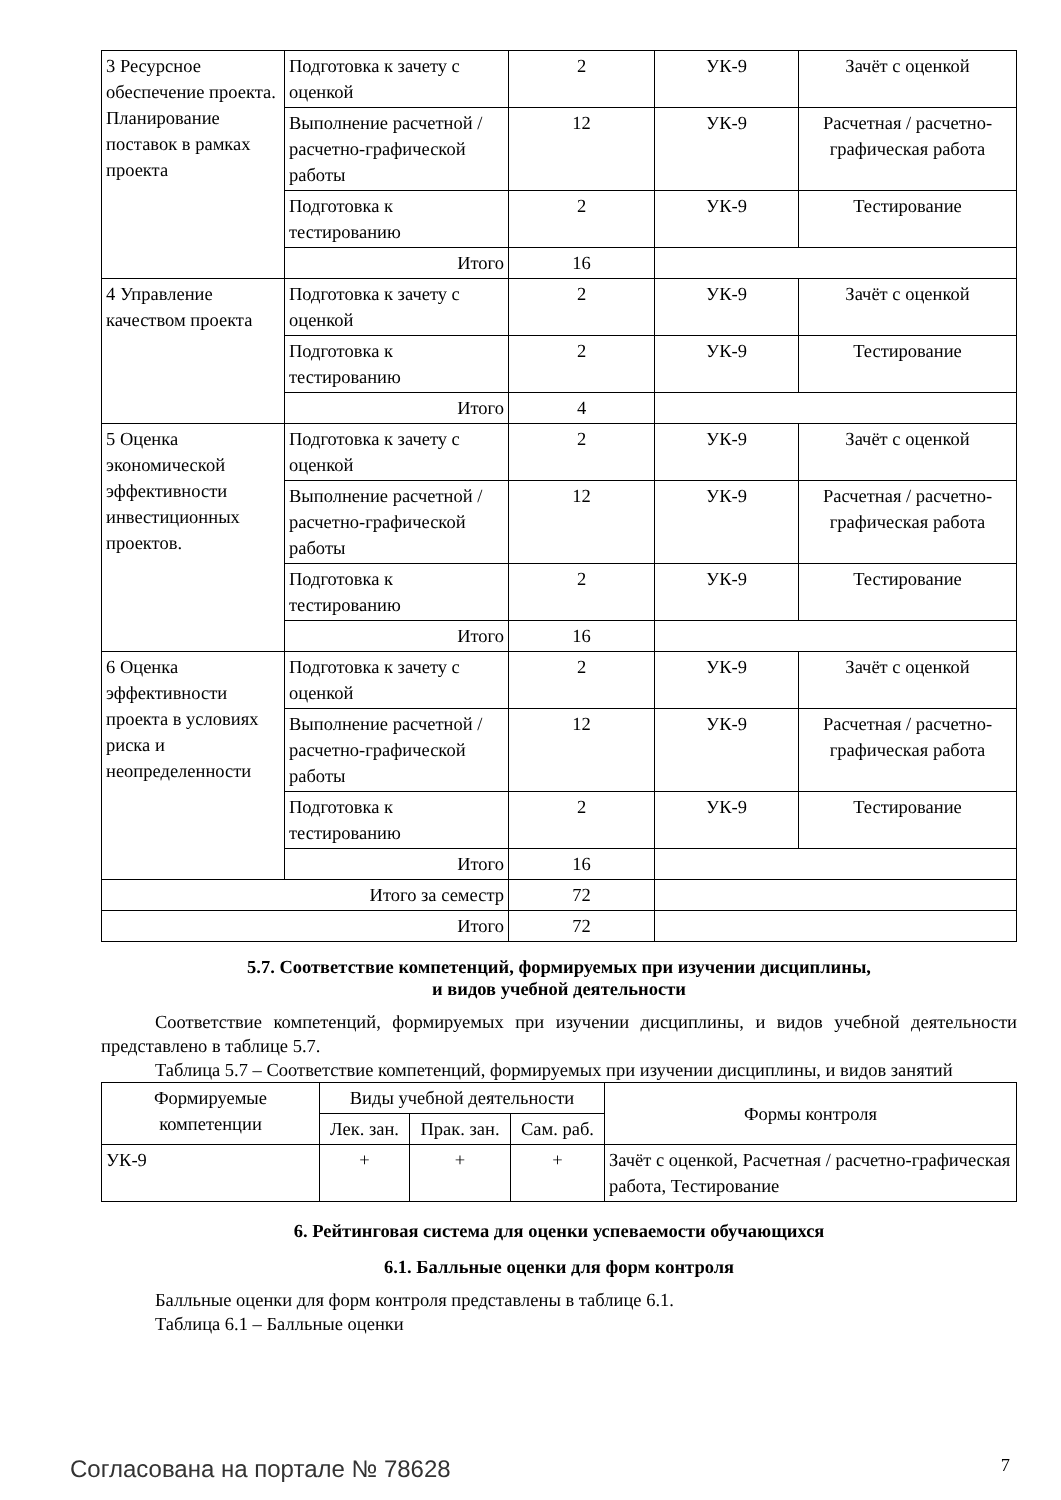| 3 Ресурсное обеспечение проекта. Планирование поставок в рамках проекта | Подготовка к зачету с оценкой | 2 | УК-9 | Зачёт с оценкой |
| | Выполнение расчетной / расчетно-графической работы | 12 | УК-9 | Расчетная / расчетно-графическая работа |
| | Подготовка к тестированию | 2 | УК-9 | Тестирование |
| | Итого | 16 | | |
| 4 Управление качеством проекта | Подготовка к зачету с оценкой | 2 | УК-9 | Зачёт с оценкой |
| | Подготовка к тестированию | 2 | УК-9 | Тестирование |
| | Итого | 4 | | |
| 5 Оценка экономической эффективности инвестиционных проектов. | Подготовка к зачету с оценкой | 2 | УК-9 | Зачёт с оценкой |
| | Выполнение расчетной / расчетно-графической работы | 12 | УК-9 | Расчетная / расчетно-графическая работа |
| | Подготовка к тестированию | 2 | УК-9 | Тестирование |
| | Итого | 16 | | |
| 6 Оценка эффективности проекта в условиях риска и неопределенности | Подготовка к зачету с оценкой | 2 | УК-9 | Зачёт с оценкой |
| | Выполнение расчетной / расчетно-графической работы | 12 | УК-9 | Расчетная / расчетно-графическая работа |
| | Подготовка к тестированию | 2 | УК-9 | Тестирование |
| | Итого | 16 | | |
| Итого за семестр | | 72 | | |
| Итого | | 72 | | |
5.7. Соответствие компетенций, формируемых при изучении дисциплины,
и видов учебной деятельности
Соответствие компетенций, формируемых при изучении дисциплины, и видов учебной деятельности представлено в таблице 5.7.
Таблица 5.7 – Соответствие компетенций, формируемых при изучении дисциплины, и видов занятий
| Формируемые компетенции | Виды учебной деятельности | | | Формы контроля |
| --- | --- | --- | --- | --- |
| | Лек. зан. | Прак. зан. | Сам. раб. | |
| УК-9 | + | + | + | Зачёт с оценкой, Расчетная / расчетно-графическая работа, Тестирование |
6. Рейтинговая система для оценки успеваемости обучающихся
6.1. Балльные оценки для форм контроля
Балльные оценки для форм контроля представлены в таблице 6.1.
Таблица 6.1 – Балльные оценки
Согласована на портале № 78628 7